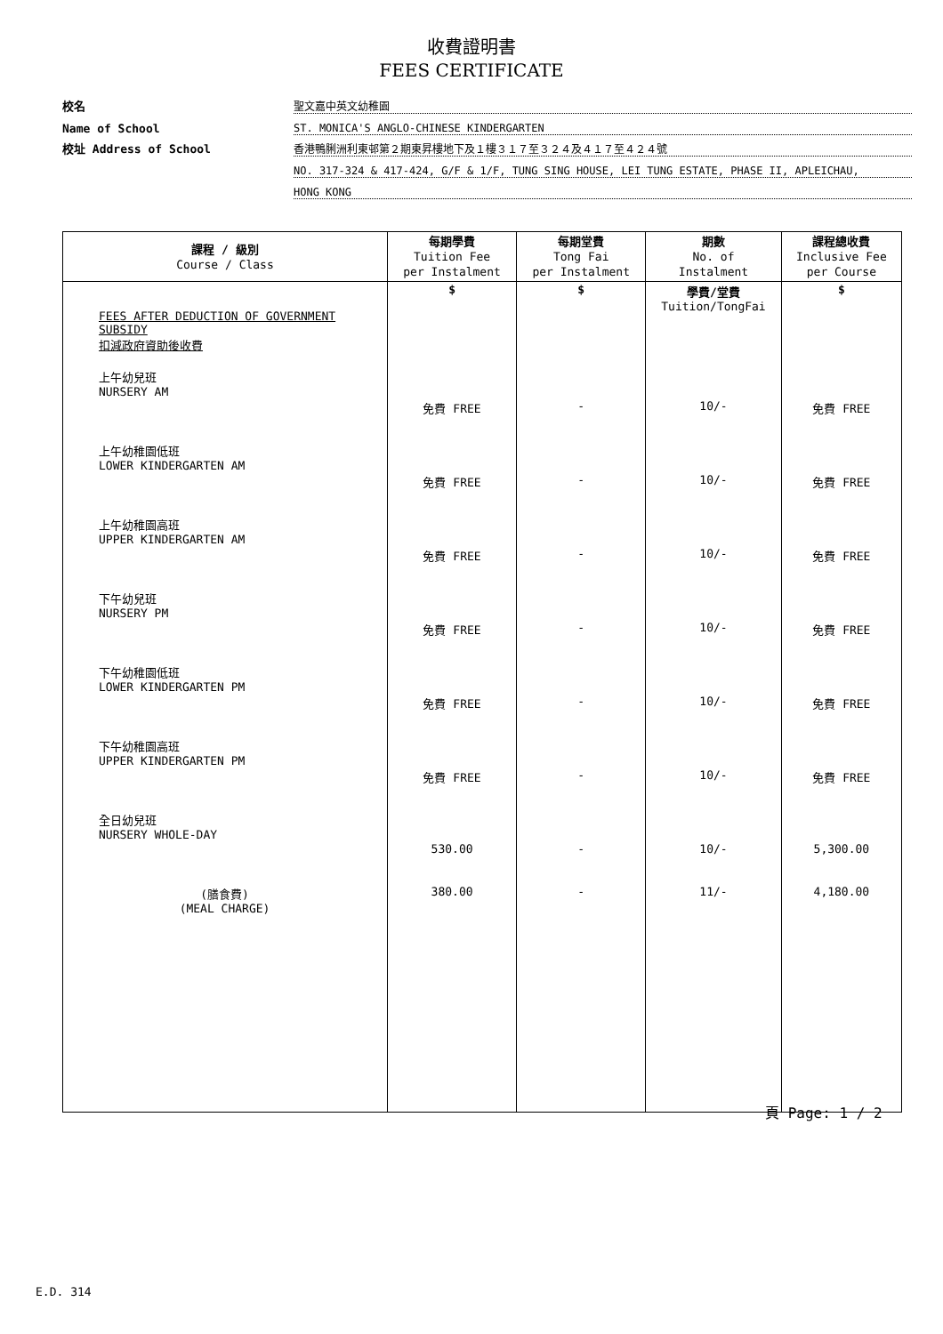收費證明書
FEES CERTIFICATE
校名 聖文嘉中英文幼稚園
Name of School ST. MONICA'S ANGLO-CHINESE KINDERGARTEN
校址 Address of School 香港鴨脷洲利東邨第２期東昇樓地下及１樓３１７至３２４及４１７至４２４號
NO. 317-324 & 417-424, G/F & 1/F, TUNG SING HOUSE, LEI TUNG ESTATE, PHASE II, APLEICHAU,
HONG KONG
| 課程 / 級別 Course / Class | 每期學費 Tuition Fee per Instalment | 每期堂費 Tong Fai per Instalment | 期數 No. of Instalment | 課程總收費 Inclusive Fee per Course |
| --- | --- | --- | --- | --- |
| FEES AFTER DEDUCTION OF GOVERNMENT SUBSIDY 扣減政府資助後收費 | $ | $ | 學費/堂費 Tuition/TongFai | $ |
| 上午幼兒班 NURSERY AM | 免費 FREE | - | 10/- | 免費 FREE |
| 上午幼稚園低班 LOWER KINDERGARTEN AM | 免費 FREE | - | 10/- | 免費 FREE |
| 上午幼稚園高班 UPPER KINDERGARTEN AM | 免費 FREE | - | 10/- | 免費 FREE |
| 下午幼兒班 NURSERY PM | 免費 FREE | - | 10/- | 免費 FREE |
| 下午幼稚園低班 LOWER KINDERGARTEN PM | 免費 FREE | - | 10/- | 免費 FREE |
| 下午幼稚園高班 UPPER KINDERGARTEN PM | 免費 FREE | - | 10/- | 免費 FREE |
| 全日幼兒班 NURSERY WHOLE-DAY | 530.00 | - | 10/- | 5,300.00 |
| (膳食費) (MEAL CHARGE) | 380.00 | - | 11/- | 4,180.00 |
頁 Page: 1 / 2
E.D. 314